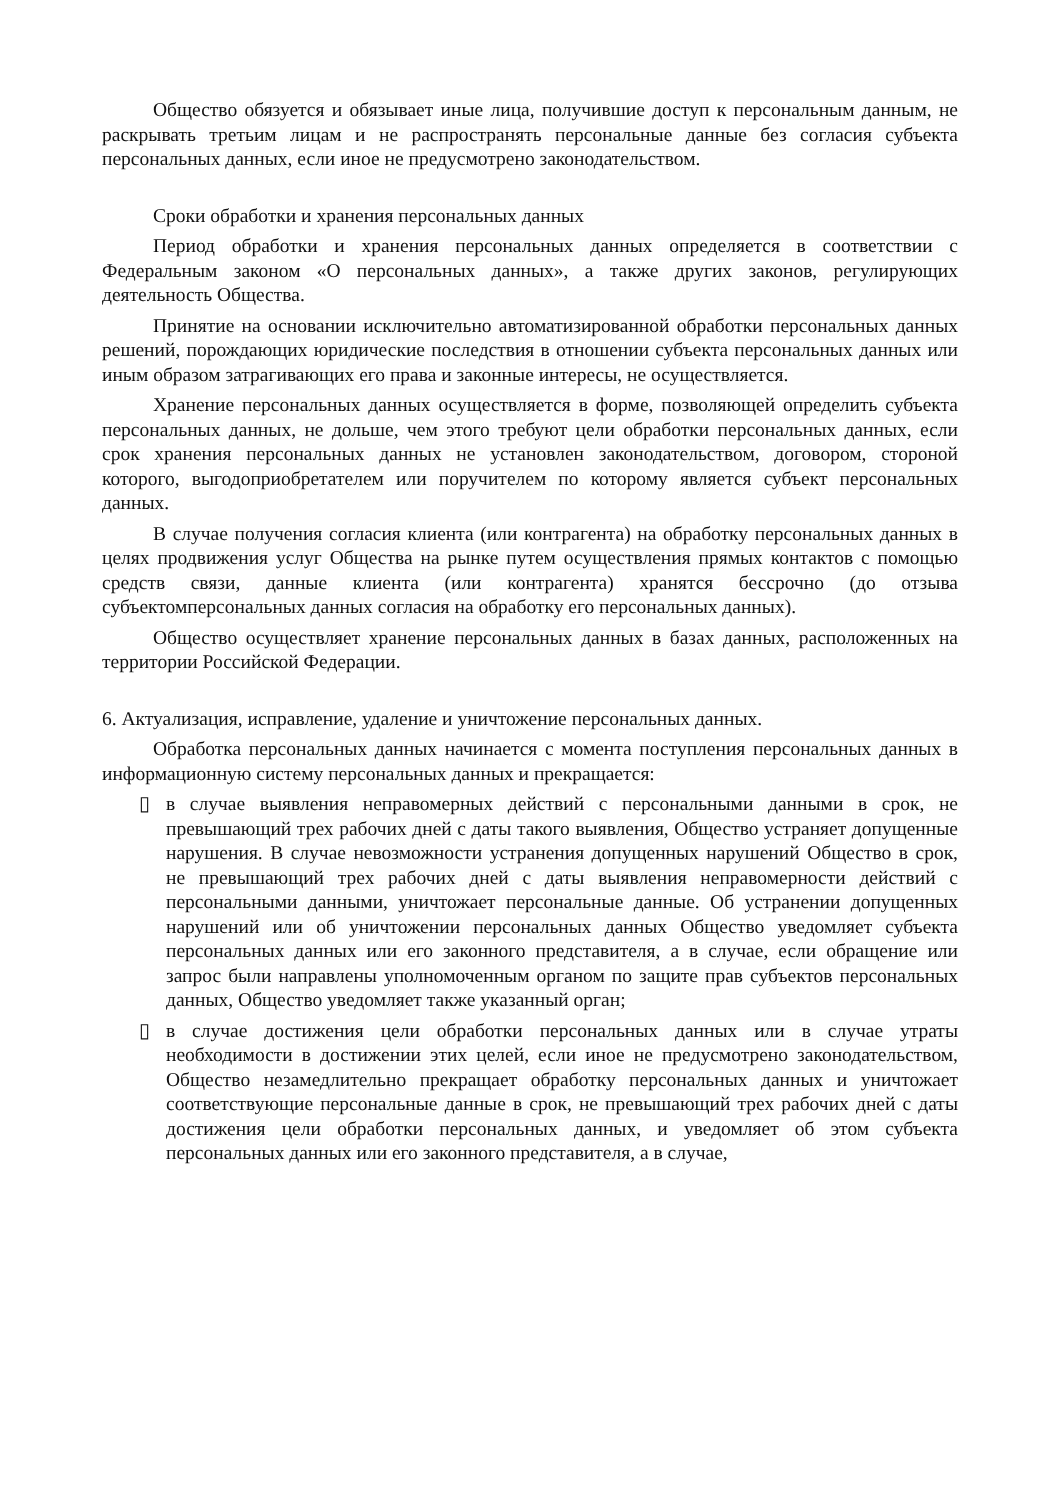Общество обязуется и обязывает иные лица, получившие доступ к персональным данным, не раскрывать третьим лицам и не распространять персональные данные без согласия субъекта персональных данных, если иное не предусмотрено законодательством.
Сроки обработки и хранения персональных данных
Период обработки и хранения персональных данных определяется в соответствии с Федеральным законом «О персональных данных», а также других законов, регулирующих деятельность Общества.
Принятие на основании исключительно автоматизированной обработки персональных данных решений, порождающих юридические последствия в отношении субъекта персональных данных или иным образом затрагивающих его права и законные интересы, не осуществляется.
Хранение персональных данных осуществляется в форме, позволяющей определить субъекта персональных данных, не дольше, чем этого требуют цели обработки персональных данных, если срок хранения персональных данных не установлен законодательством, договором, стороной которого, выгодоприобретателем или поручителем по которому является субъект персональных данных.
В случае получения согласия клиента (или контрагента) на обработку персональных данных в целях продвижения услуг Общества на рынке путем осуществления прямых контактов с помощью средств связи, данные клиента (или контрагента) хранятся бессрочно (до отзыва субъектомперсональных данных согласия на обработку его персональных данных).
Общество осуществляет хранение персональных данных в базах данных, расположенных на территории Российской Федерации.
6. Актуализация, исправление, удаление и уничтожение персональных данных.
Обработка персональных данных начинается с момента поступления персональных данных в информационную систему персональных данных и прекращается:
▯ в случае выявления неправомерных действий с персональными данными в срок, не превышающий трех рабочих дней с даты такого выявления, Общество устраняет допущенные нарушения. В случае невозможности устранения допущенных нарушений Общество в срок, не превышающий трех рабочих дней с даты выявления неправомерности действий с персональными данными, уничтожает персональные данные. Об устранении допущенных нарушений или об уничтожении персональных данных Общество уведомляет субъекта персональных данных или его законного представителя, а в случае, если обращение или запрос были направлены уполномоченным органом по защите прав субъектов персональных данных, Общество уведомляет также указанный орган;
▯ в случае достижения цели обработки персональных данных или в случае утраты необходимости в достижении этих целей, если иное не предусмотрено законодательством, Общество незамедлительно прекращает обработку персональных данных и уничтожает соответствующие персональные данные в срок, не превышающий трех рабочих дней с даты достижения цели обработки персональных данных, и уведомляет об этом субъекта персональных данных или его законного представителя, а в случае,